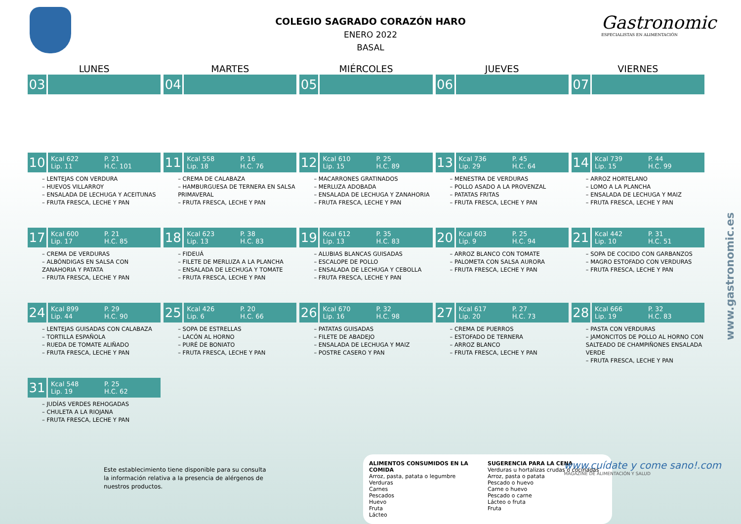COLEGIO SAGRADO CORAZÓN HARO
ENERO 2022
BASAL
Gastronomic
ESPECIALISTAS EN ALIMENTACIÓN
| LUNES | MARTES | MIÉRCOLES | JUEVES | VIERNES |
| --- | --- | --- | --- | --- |
| 03 | 04 | 05 | 06 | 07 |
| 10 Kcal 622 P. 21 Lip. 11 H.C. 101 | 11 Kcal 558 P. 16 Lip. 18 H.C. 76 | 12 Kcal 610 P. 25 Lip. 15 H.C. 89 | 13 Kcal 736 P. 45 Lip. 29 H.C. 64 | 14 Kcal 739 P. 44 Lip. 15 H.C. 99 |
| – LENTEJAS CON VERDURA – HUEVOS VILLARROY – ENSALADA DE LECHUGA Y ACEITUNAS – FRUTA FRESCA, LECHE Y PAN | – CREMA DE CALABAZA – HAMBURGUESA DE TERNERA EN SALSA PRIMAVERAL – FRUTA FRESCA, LECHE Y PAN | – MACARRONES GRATINADOS – MERLUZA ADOBADA – ENSALADA DE LECHUGA Y ZANAHORIA – FRUTA FRESCA, LECHE Y PAN | – MENESTRA DE VERDURAS – POLLO ASADO A LA PROVENZAL – PATATAS FRITAS – FRUTA FRESCA, LECHE Y PAN | – ARROZ HORTELANO – LOMO A LA PLANCHA – ENSALADA DE LECHUGA Y MAIZ – FRUTA FRESCA, LECHE Y PAN |
| 17 Kcal 600 P. 21 Lip. 17 H.C. 85 | 18 Kcal 623 P. 38 Lip. 13 H.C. 83 | 19 Kcal 612 P. 35 Lip. 13 H.C. 83 | 20 Kcal 603 P. 25 Lip. 9 H.C. 94 | 21 Kcal 442 P. 31 Lip. 10 H.C. 51 |
| – CREMA DE VERDURAS – ALBÓNDIGAS EN SALSA CON ZANAHORIA Y PATATA – FRUTA FRESCA, LECHE Y PAN | – FIDEUÁ – FILETE DE MERLUZA A LA PLANCHA – ENSALADA DE LECHUGA Y TOMATE – FRUTA FRESCA, LECHE Y PAN | – ALUBIAS BLANCAS GUISADAS – ESCALOPE DE POLLO – ENSALADA DE LECHUGA Y CEBOLLA – FRUTA FRESCA, LECHE Y PAN | – ARROZ BLANCO CON TOMATE – PALOMETA CON SALSA AURORA – FRUTA FRESCA, LECHE Y PAN | – SOPA DE COCIDO CON GARBANZOS – MAGRO ESTOFADO CON VERDURAS – FRUTA FRESCA, LECHE Y PAN |
| 24 Kcal 899 P. 29 Lip. 44 H.C. 90 | 25 Kcal 426 P. 20 Lip. 6 H.C. 66 | 26 Kcal 670 P. 32 Lip. 16 H.C. 98 | 27 Kcal 617 P. 27 Lip. 20 H.C. 73 | 28 Kcal 666 P. 32 Lip. 19 H.C. 83 |
| – LENTEJAS GUISADAS CON CALABAZA – TORTILLA ESPAÑOLA – RUEDA DE TOMATE ALIÑADO – FRUTA FRESCA, LECHE Y PAN | – SOPA DE ESTRELLAS – LACÓN AL HORNO – PURÉ DE BONIATO – FRUTA FRESCA, LECHE Y PAN | – PATATAS GUISADAS – FILETE DE ABADEJO – ENSALADA DE LECHUGA Y MAIZ – POSTRE CASERO Y PAN | – CREMA DE PUERROS – ESTOFADO DE TERNERA – ARROZ BLANCO – FRUTA FRESCA, LECHE Y PAN | – PASTA CON VERDURAS – JAMONCITOS DE POLLO AL HORNO CON SALTEADO DE CHAMPIÑONES ENSALADA VERDE – FRUTA FRESCA, LECHE Y PAN |
| 31 Kcal 548 P. 25 Lip. 19 H.C. 62 | | | | |
| – JUDÍAS VERDES REHOGADAS – CHULETA A LA RIOJANA – FRUTA FRESCA, LECHE Y PAN | | | | |
Este establecimiento tiene disponible para su consulta la información relativa a la presencia de alérgenos de nuestros productos.
ALIMENTOS CONSUMIDOS EN LA COMIDA
Arroz, pasta, patata o legumbre
Verduras
Carnes
Pescados
Huevo
Fruta
Lácteo
SUGERENCIA PARA LA CENA
Verduras u hortalizas crudas o cocinadas
Arroz, pasta o patata
Pescado o huevo
Carne o huevo
Pescado o carne
Lácteo o fruta
Fruta
www.cuídate y come sano!.com
MAGAZINE DE ALIMENTACIÓN Y SALUD
www.gastronomic.es